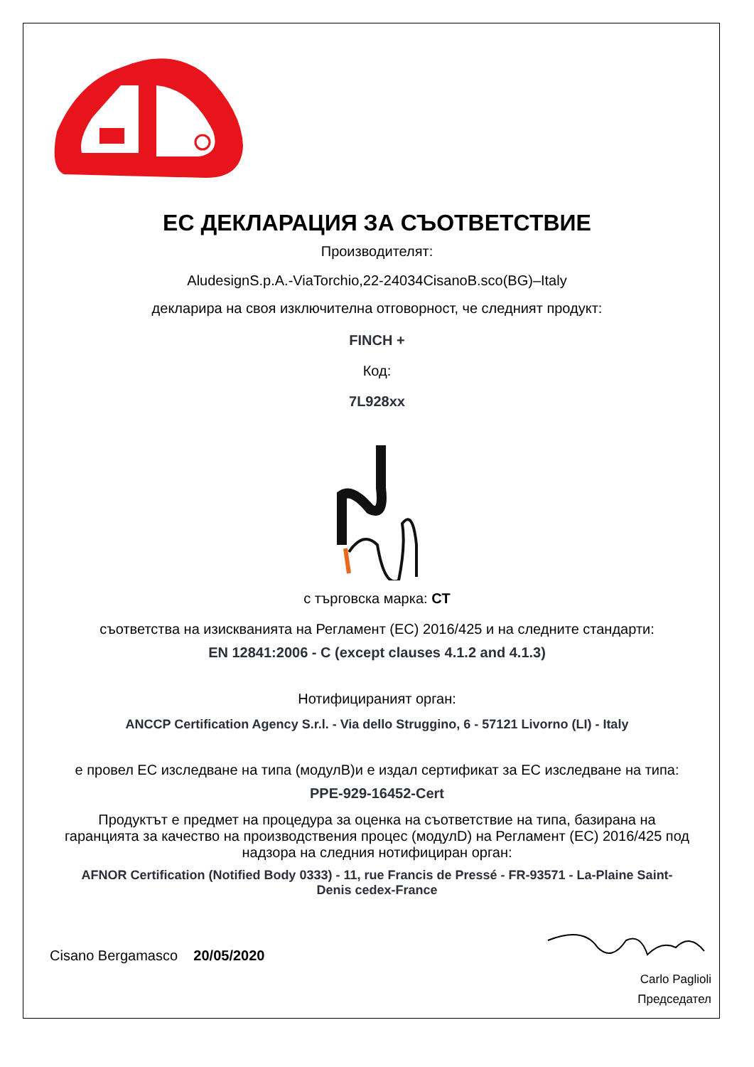ЕС ДЕКЛАРАЦИЯ ЗА СЪОТВЕТСТВИЕ
Производителят:
AludesignS.p.A.-ViaTorchio,22-24034CisanoB.sco(BG)–Italy
декларира на своя изключителна отговорност, че следният продукт:
FINCH +
Код:
7L928xx
с търговска марка: CT
съответства на изискванията на Регламент (ЕС) 2016/425 и на следните стандарти:
EN 12841:2006 - C (except clauses 4.1.2 and 4.1.3)
Нотифицираният орган:
ANCCP Certification Agency S.r.l. - Via dello Struggino, 6 - 57121 Livorno (LI) - Italy
е провел ЕС изследване на типа (модулB)и е издал сертификат за ЕС изследване на типа:
PPE-929-16452-Cert
Продуктът е предмет на процедура за оценка на съответствие на типа, базирана на гаранцията за качество на производствения процес (модулD) на Регламент (ЕС) 2016/425 под надзора на следния нотифициран орган:
AFNOR Certification (Notified Body 0333) - 11, rue Francis de Pressé - FR-93571 - La-Plaine Saint-Denis cedex-France
Cisano Bergamasco 20/05/2020
Carlo Paglioli
Председател